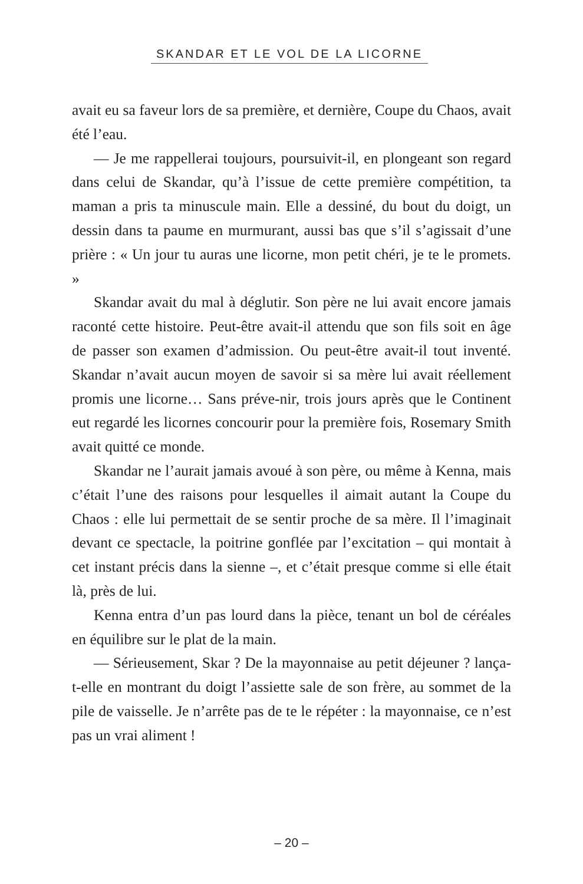SKANDAR ET LE VOL DE LA LICORNE
avait eu sa faveur lors de sa première, et dernière, Coupe du Chaos, avait été l’eau.
— Je me rappellerai toujours, poursuivit-il, en plongeant son regard dans celui de Skandar, qu’à l’issue de cette première compétition, ta maman a pris ta minuscule main. Elle a dessiné, du bout du doigt, un dessin dans ta paume en murmurant, aussi bas que s’il s’agissait d’une prière : « Un jour tu auras une licorne, mon petit chéri, je te le promets. »
Skandar avait du mal à déglutir. Son père ne lui avait encore jamais raconté cette histoire. Peut-être avait-il attendu que son fils soit en âge de passer son examen d’admission. Ou peut-être avait-il tout inventé. Skandar n’avait aucun moyen de savoir si sa mère lui avait réellement promis une licorne… Sans préve-nir, trois jours après que le Continent eut regardé les licornes concourir pour la première fois, Rosemary Smith avait quitté ce monde.
Skandar ne l’aurait jamais avoué à son père, ou même à Kenna, mais c’était l’une des raisons pour lesquelles il aimait autant la Coupe du Chaos : elle lui permettait de se sentir proche de sa mère. Il l’imaginait devant ce spectacle, la poitrine gonflée par l’excitation – qui montait à cet instant précis dans la sienne –, et c’était presque comme si elle était là, près de lui.
Kenna entra d’un pas lourd dans la pièce, tenant un bol de céréales en équilibre sur le plat de la main.
— Sérieusement, Skar ? De la mayonnaise au petit déjeuner ? lança-t-elle en montrant du doigt l’assiette sale de son frère, au sommet de la pile de vaisselle. Je n’arrête pas de te le répéter : la mayonnaise, ce n’est pas un vrai aliment !
– 20 –